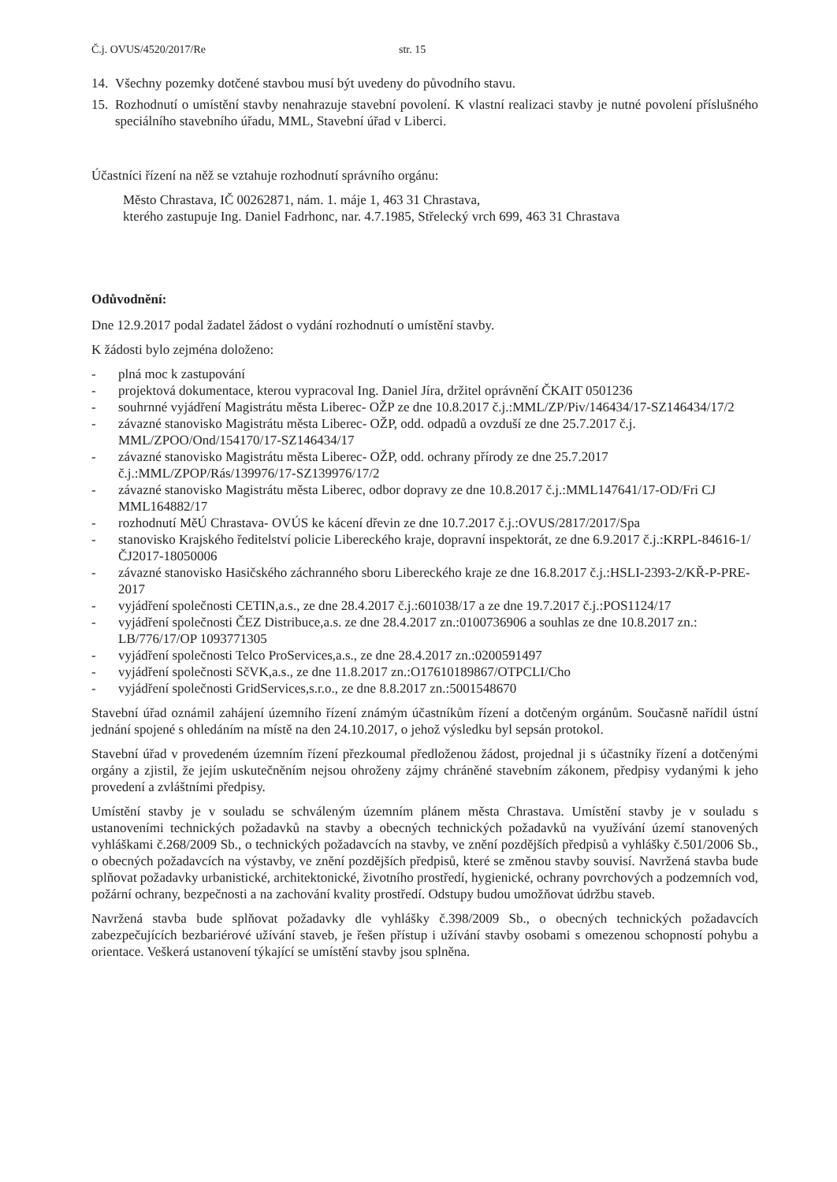Č.j. OVUS/4520/2017/Re str. 15
14. Všechny pozemky dotčené stavbou musí být uvedeny do původního stavu.
15. Rozhodnutí o umístění stavby nenahrazuje stavební povolení. K vlastní realizaci stavby je nutné povolení příslušného speciálního stavebního úřadu, MML, Stavební úřad v Liberci.
Účastníci řízení na něž se vztahuje rozhodnutí správního orgánu:
Město Chrastava, IČ 00262871, nám. 1. máje 1, 463 31 Chrastava,
kterého zastupuje Ing. Daniel Fadrhonc, nar. 4.7.1985, Střelecký vrch 699, 463 31 Chrastava
Odůvodnění:
Dne 12.9.2017 podal žadatel žádost o vydání rozhodnutí o umístění stavby.
K žádosti bylo zejména doloženo:
- plná moc k zastupování
- projektová dokumentace, kterou vypracoval Ing. Daniel Jíra, držitel oprávnění ČKAIT 0501236
- souhrnné vyjádření Magistrátu města Liberec- OŽP ze dne 10.8.2017 č.j.:MML/ZP/Piv/146434/17-SZ146434/17/2
- závazné stanovisko Magistrátu města Liberec- OŽP, odd. odpadů a ovzduší ze dne 25.7.2017 č.j. MML/ZPOO/Ond/154170/17-SZ146434/17
- závazné stanovisko Magistrátu města Liberec- OŽP, odd. ochrany přírody ze dne 25.7.2017 č.j.:MML/ZPOP/Rás/139976/17-SZ139976/17/2
- závazné stanovisko Magistrátu města Liberec, odbor dopravy ze dne 10.8.2017 č.j.:MML147641/17-OD/Fri CJ MML164882/17
- rozhodnutí MěÚ Chrastava- OVÚS ke kácení dřevin ze dne 10.7.2017 č.j.:OVUS/2817/2017/Spa
- stanovisko Krajského ředitelství policie Libereckého kraje, dopravní inspektorát, ze dne 6.9.2017 č.j.:KRPL-84616-1/ČJ2017-18050006
- závazné stanovisko Hasičského záchranného sboru Libereckého kraje ze dne 16.8.2017 č.j.:HSLI-2393-2/KŘ-P-PRE-2017
- vyjádření společnosti CETIN,a.s., ze dne 28.4.2017 č.j.:601038/17 a ze dne 19.7.2017 č.j.:POS1124/17
- vyjádření společnosti ČEZ Distribuce,a.s. ze dne 28.4.2017 zn.:0100736906 a souhlas ze dne 10.8.2017 zn.: LB/776/17/OP 1093771305
- vyjádření společnosti Telco ProServices,a.s., ze dne 28.4.2017 zn.:0200591497
- vyjádření společnosti SčVK,a.s., ze dne 11.8.2017 zn.:O17610189867/OTPCLI/Cho
- vyjádření společnosti GridServices,s.r.o., ze dne 8.8.2017 zn.:5001548670
Stavební úřad oznámil zahájení územního řízení známým účastníkům řízení a dotčeným orgánům. Současně nařídil ústní jednání spojené s ohledáním na místě na den 24.10.2017, o jehož výsledku byl sepsán protokol.
Stavební úřad v provedeném územním řízení přezkoumal předloženou žádost, projednal ji s účastníky řízení a dotčenými orgány a zjistil, že jejím uskutečněním nejsou ohroženy zájmy chráněné stavebním zákonem, předpisy vydanými k jeho provedení a zvláštními předpisy.
Umístění stavby je v souladu se schváleným územním plánem města Chrastava. Umístění stavby je v souladu s ustanoveními technických požadavků na stavby a obecných technických požadavků na využívání území stanovených vyhláškami č.268/2009 Sb., o technických požadavcích na stavby, ve znění pozdějších předpisů a vyhlášky č.501/2006 Sb., o obecných požadavcích na výstavby, ve znění pozdějších předpisů, které se změnou stavby souvisí. Navržená stavba bude splňovat požadavky urbanistické, architektonické, životního prostředí, hygienické, ochrany povrchových a podzemních vod, požární ochrany, bezpečnosti a na zachování kvality prostředí. Odstupy budou umožňovat údržbu staveb.
Navržená stavba bude splňovat požadavky dle vyhlášky č.398/2009 Sb., o obecných technických požadavcích zabezpečujících bezbariérové užívání staveb, je řešen přístup i užívání stavby osobami s omezenou schopností pohybu a orientace. Veškerá ustanovení týkající se umístění stavby jsou splněna.